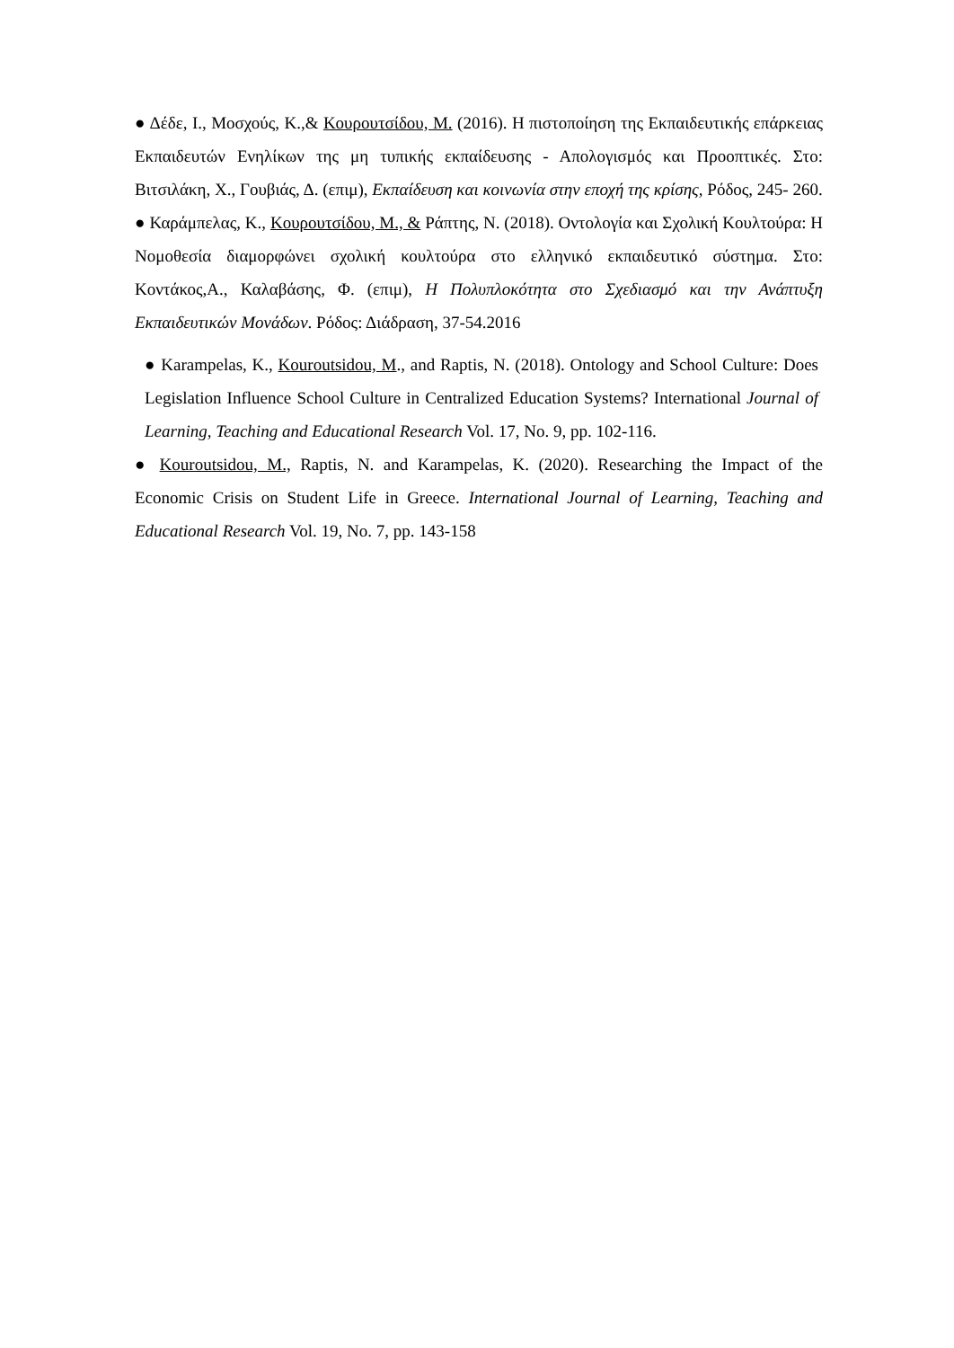● Δέδε, Ι., Μοσχούς, Κ.,& Κουρουτσίδου, Μ. (2016). Η πιστοποίηση της Εκπαιδευτικής επάρκειας Εκπαιδευτών Ενηλίκων της μη τυπικής εκπαίδευσης - Απολογισμός και Προοπτικές. Στο: Βιτσιλάκη, Χ., Γουβιάς, Δ. (επιμ), Εκπαίδευση και κοινωνία στην εποχή της κρίσης, Ρόδος, 245- 260.
● Καράμπελας, Κ., Κουρουτσίδου, Μ., & Ράπτης, Ν. (2018). Οντολογία και Σχολική Κουλτούρα: Η Νομοθεσία διαμορφώνει σχολική κουλτούρα στο ελληνικό εκπαιδευτικό σύστημα. Στο: Κοντάκος,Α., Καλαβάσης, Φ. (επιμ), Η Πολυπλοκότητα στο Σχεδιασμό και την Ανάπτυξη Εκπαιδευτικών Μονάδων. Ρόδος: Διάδραση, 37-54.2016
● Karampelas, K., Kouroutsidou, M., and Raptis, N. (2018). Ontology and School Culture: Does Legislation Influence School Culture in Centralized Education Systems? International Journal of Learning, Teaching and Educational Research Vol. 17, No. 9, pp. 102-116.
● Kouroutsidou, M., Raptis, N. and Karampelas, K. (2020). Researching the Impact of the Economic Crisis on Student Life in Greece. International Journal of Learning, Teaching and Educational Research Vol. 19, No. 7, pp. 143-158